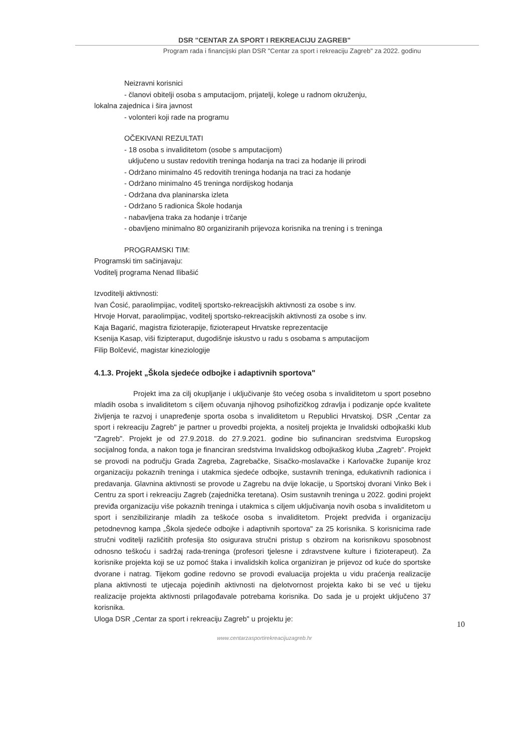DSR "CENTAR ZA SPORT I REKREACIJU ZAGREB"
Program rada i financijski plan DSR "Centar za sport i rekreaciju Zagreb" za 2022. godinu
Neizravni korisnici
- članovi obitelji osoba s amputacijom, prijatelji, kolege u radnom okruženju,
lokalna zajednica i šira javnost
- volonteri koji rade na programu
OČEKIVANI REZULTATI
- 18 osoba s invaliditetom (osobe s amputacijom)
uključeno u sustav redovitih treninga hodanja na traci za hodanje ili prirodi
- Održano minimalno 45 redovitih treninga hodanja na traci za hodanje
- Održano minimalno 45 treninga nordijskog hodanja
- Održana dva planinarska izleta
- Održano 5 radionica Škole hodanja
- nabavljena traka za hodanje i trčanje
- obavljeno minimalno 80 organiziranih prijevoza korisnika na trening i s treninga
PROGRAMSKI TIM:
Programski tim sačinjavaju:
Voditelj programa Nenad Ilibašić
Izvoditelji aktivnosti:
Ivan Ćosić, paraolimpijac, voditelj sportsko-rekreacijskih aktivnosti za osobe s inv.
Hrvoje Horvat, paraolimpijac, voditelj sportsko-rekreacijskih aktivnosti za osobe s inv.
Kaja Bagarić, magistra fizioterapije, fizioterapeut Hrvatske reprezentacije
Ksenija Kasap, viši fizipteraput, dugodišnje iskustvo u radu s osobama s amputacijom
Filip Bolčević, magistar kineziologije
4.1.3. Projekt „Škola sjedeće odbojke i adaptivnih sportova"
Projekt ima za cilj okupljanje i uključivanje što većeg osoba s invaliditetom u sport posebno mladih osoba s invaliditetom s ciljem očuvanja njihovog psihofizičkog zdravlja i podizanje opće kvalitete življenja te razvoj i unapređenje sporta osoba s invaliditetom u Republici Hrvatskoj. DSR „Centar za sport i rekreaciju Zagreb" je partner u provedbi projekta, a nositelj projekta je Invalidski odbojkaški klub "Zagreb". Projekt je od 27.9.2018. do 27.9.2021. godine bio sufinanciran sredstvima Europskog socijalnog fonda, a nakon toga je financiran sredstvima Invalidskog odbojkaškog kluba „Zagreb". Projekt se provodi na području Grada Zagreba, Zagrebačke, Sisačko-moslavačke i Karlovačke županije kroz organizaciju pokaznih treninga i utakmica sjedeće odbojke, sustavnih treninga, edukativnih radionica i predavanja. Glavnina aktivnosti se provode u Zagrebu na dvije lokacije, u Sportskoj dvorani Vinko Bek i Centru za sport i rekreaciju Zagreb (zajednička teretana). Osim sustavnih treninga u 2022. godini projekt previđa organizaciju više pokaznih treninga i utakmica s ciljem uključivanja novih osoba s invaliditetom u sport i senzibiliziranje mladih za teškoće osoba s invaliditetom. Projekt predviđa i organizaciju petodnevnog kampa „Škola sjedeće odbojke i adaptivnih sportova" za 25 korisnika. S korisnicima rade stručni voditelji različitih profesija što osigurava stručni pristup s obzirom na korisnikovu sposobnost odnosno teškoću i sadržaj rada-treninga (profesori tjelesne i zdravstvene kulture i fizioterapeut). Za korisnike projekta koji se uz pomoć štaka i invalidskih kolica organiziran je prijevoz od kuće do sportske dvorane i natrag. Tijekom godine redovno se provodi evaluacija projekta u vidu praćenja realizacije plana aktivnosti te utjecaja pojedinih aktivnosti na djelotvornost projekta kako bi se već u tijeku realizacije projekta aktivnosti prilagođavale potrebama korisnika. Do sada je u projekt uključeno 37 korisnika.
Uloga DSR „Centar za sport i rekreaciju Zagreb" u projektu je:
10
www.centarzasportirekreacijuzagreb.hr